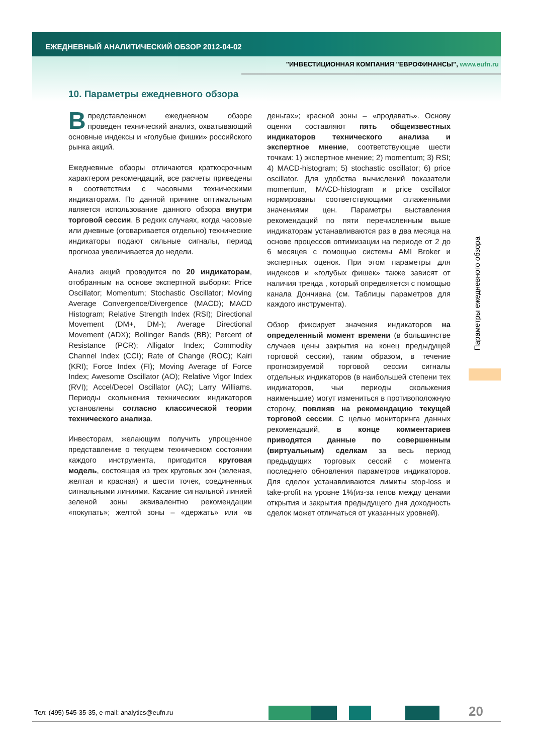ЕЖЕДНЕВНЫЙ АНАЛИТИЧЕСКИЙ ОБЗОР 2012-04-02
"ИНВЕСТИЦИОННАЯ КОМПАНИЯ "ЕВРОФИНАНСЫ", www.eufn.ru
10. Параметры ежедневного обзора
В представленном ежедневном обзоре проведен технический анализ, охватывающий основные индексы и «голубые фишки» российского рынка акций.
Ежедневные обзоры отличаются краткосрочным характером рекомендаций, все расчеты приведены в соответствии с часовыми техническими индикаторами. По данной причине оптимальным является использование данного обзора внутри торговой сессии. В редких случаях, когда часовые или дневные (оговаривается отдельно) технические индикаторы подают сильные сигналы, период прогноза увеличивается до недели.
Анализ акций проводится по 20 индикаторам, отобранным на основе экспертной выборки: Price Oscillator; Momentum; Stochastic Oscillator; Moving Average Convergence/Divergence (MACD); MACD Histogram; Relative Strength Index (RSI); Directional Movement (DM+, DM-); Average Directional Movement (ADX); Bollinger Bands (BB); Percent of Resistance (PCR); Alligator Index; Commodity Channel Index (CCI); Rate of Change (ROC); Kairi (KRI); Force Index (FI); Moving Average of Force Index; Awesome Oscillator (AO); Relative Vigor Index (RVI); Accel/Decel Oscillator (AC); Larry Williams. Периоды скольжения технических индикаторов установлены согласно классической теории технического анализа.
Инвесторам, желающим получить упрощенное представление о текущем техническом состоянии каждого инструмента, пригодится круговая модель, состоящая из трех круговых зон (зеленая, желтая и красная) и шести точек, соединенных сигнальными линиями. Касание сигнальной линией зеленой зоны эквивалентно рекомендации «покупать»; желтой зоны – «держать» или «в деньгах»; красной зоны – «продавать». Основу оценки составляют пять общеизвестных индикаторов технического анализа и экспертное мнение, соответствующие шести точкам: 1) экспертное мнение; 2) momentum; 3) RSI; 4) MACD-histogram; 5) stochastic oscillator; 6) price oscillator. Для удобства вычислений показатели momentum, MACD-histogram и price oscillator нормированы соответствующими сглаженными значениями цен. Параметры выставления рекомендаций по пяти перечисленным выше индикаторам устанавливаются раз в два месяца на основе процессов оптимизации на периоде от 2 до 6 месяцев с помощью системы AMI Broker и экспертных оценок. При этом параметры для индексов и «голубых фишек» также зависят от наличия тренда , который определяется с помощью канала Дончиана (см. Таблицы параметров для каждого инструмента).
Обзор фиксирует значения индикаторов на определенный момент времени (в большинстве случаев цены закрытия на конец предыдущей торговой сессии), таким образом, в течение прогнозируемой торговой сессии сигналы отдельных индикаторов (в наибольшей степени тех индикаторов, чьи периоды скольжения наименьшие) могут измениться в противоположную сторону, повлияв на рекомендацию текущей торговой сессии. С целью мониторинга данных рекомендаций, в конце комментариев приводятся данные по совершенным (виртуальным) сделкам за весь период предыдущих торговых сессий с момента последнего обновления параметров индикаторов. Для сделок устанавливаются лимиты stop-loss и take-profit на уровне 1%(из-за гепов между ценами открытия и закрытия предыдущего дня доходность сделок может отличаться от указанных уровней).
Параметры ежедневного обзора
Тел: (495) 545-35-35, e-mail: analytics@eufn.ru
20